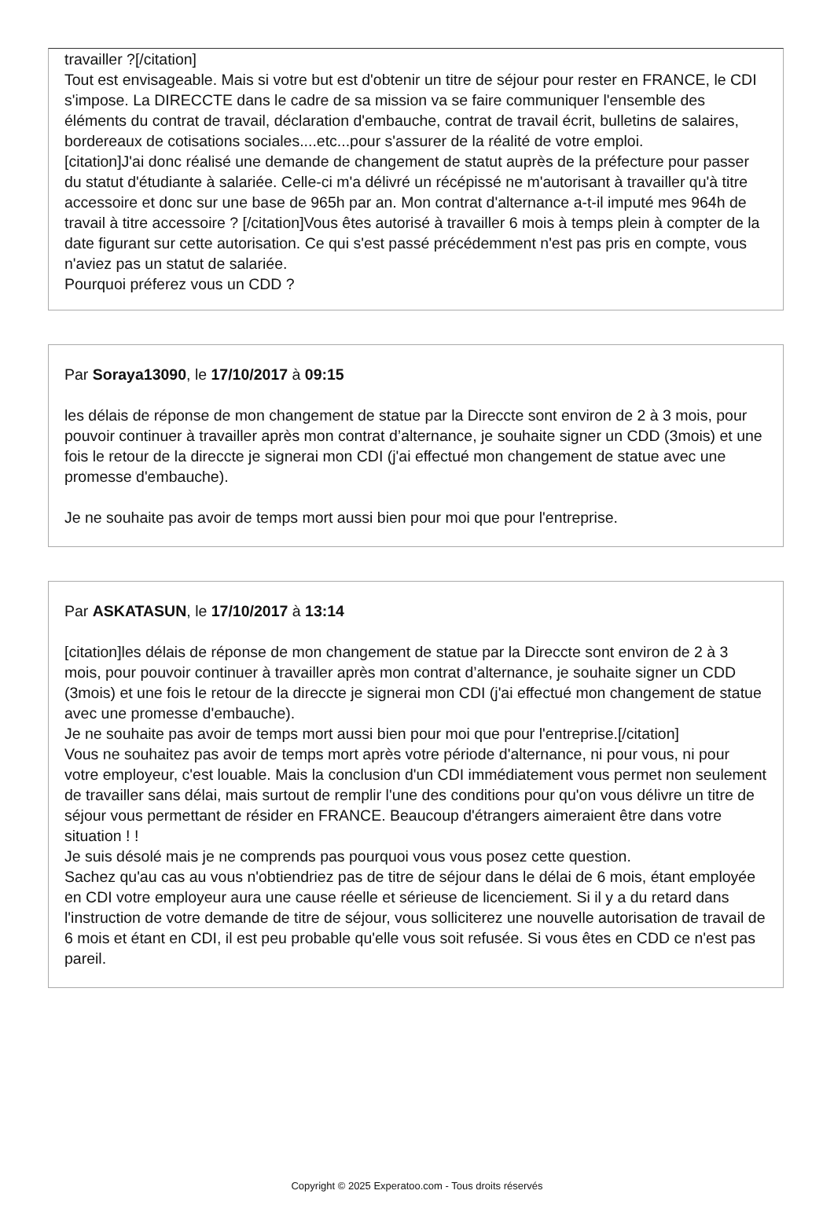travailler ?[/citation]
Tout est envisageable. Mais si votre but est d'obtenir un titre de séjour pour rester en FRANCE, le CDI s'impose. La DIRECCTE dans le cadre de sa mission va se faire communiquer l'ensemble des éléments du contrat de travail, déclaration d'embauche, contrat de travail écrit, bulletins de salaires, bordereaux de cotisations sociales....etc...pour s'assurer de la réalité de votre emploi.
[citation]J'ai donc réalisé une demande de changement de statut auprès de la préfecture pour passer du statut d'étudiante à salariée. Celle-ci m'a délivré un récépissé ne m'autorisant à travailler qu'à titre accessoire et donc sur une base de 965h par an. Mon contrat d'alternance a-t-il imputé mes 964h de travail à titre accessoire ? [/citation]Vous êtes autorisé à travailler 6 mois à temps plein à compter de la date figurant sur cette autorisation. Ce qui s'est passé précédemment n'est pas pris en compte, vous n'aviez pas un statut de salariée.
Pourquoi préferez vous un CDD ?
Par Soraya13090, le 17/10/2017 à 09:15
les délais de réponse de mon changement de statue par la Direccte sont environ de 2 à 3 mois, pour pouvoir continuer à travailler après mon contrat d’alternance, je souhaite signer un CDD (3mois) et une fois le retour de la direccte je signerai mon CDI (j'ai effectué mon changement de statue avec une promesse d'embauche).
Je ne souhaite pas avoir de temps mort aussi bien pour moi que pour l'entreprise.
Par ASKATASUN, le 17/10/2017 à 13:14
[citation]les délais de réponse de mon changement de statue par la Direccte sont environ de 2 à 3 mois, pour pouvoir continuer à travailler après mon contrat d’alternance, je souhaite signer un CDD (3mois) et une fois le retour de la direccte je signerai mon CDI (j'ai effectué mon changement de statue avec une promesse d'embauche).
Je ne souhaite pas avoir de temps mort aussi bien pour moi que pour l'entreprise.[/citation]
Vous ne souhaitez pas avoir de temps mort après votre période d'alternance, ni pour vous, ni pour votre employeur, c'est louable. Mais la conclusion d'un CDI immédiatement vous permet non seulement de travailler sans délai, mais surtout de remplir l'une des conditions pour qu'on vous délivre un titre de séjour vous permettant de résider en FRANCE. Beaucoup d'étrangers aimeraient être dans votre situation ! !
Je suis désolé mais je ne comprends pas pourquoi vous vous posez cette question.
Sachez qu'au cas au vous n'obtiendriez pas de titre de séjour dans le délai de 6 mois, étant employée en CDI votre employeur aura une cause réelle et sérieuse de licenciement. Si il y a du retard dans l'instruction de votre demande de titre de séjour, vous solliciterez une nouvelle autorisation de travail de 6 mois et étant en CDI, il est peu probable qu'elle vous soit refusée. Si vous êtes en CDD ce n'est pas pareil.
Copyright © 2025 Experatoo.com - Tous droits réservés